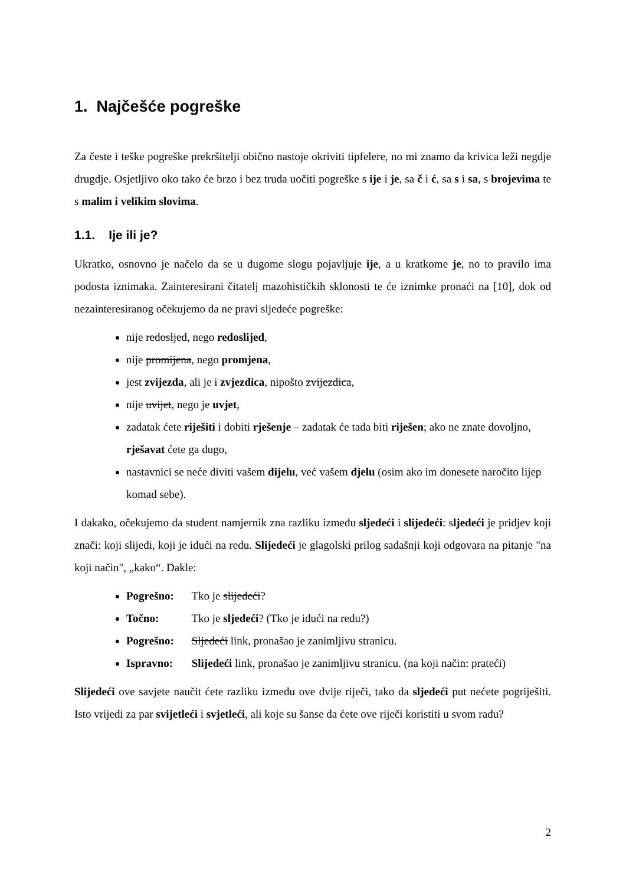1. Najčešće pogreške
Za česte i teške pogreške prekršitelji obično nastoje okriviti tipfelere, no mi znamo da krivica leži negdje drugdje. Osjetljivo oko tako će brzo i bez truda uočiti pogreške s ije i je, sa č i ć, sa s i sa, s brojevima te s malim i velikim slovima.
1.1. Ije ili je?
Ukratko, osnovno je načelo da se u dugome slogu pojavljuje ije, a u kratkome je, no to pravilo ima podosta iznimaka. Zainteresirani čitatelj mazohističkih sklonosti te će iznimke pronaći na [10], dok od nezainteresiranog očekujemo da ne pravi sljedeće pogreške:
nije redosljed, nego redoslijed,
nije promijena, nego promjena,
jest zvijezda, ali je i zvjezdica, nipošto zvijezdica,
nije uvijet, nego je uvjet,
zadatak ćete riješiti i dobiti rješenje – zadatak će tada biti riješen; ako ne znate dovoljno, rješavat ćete ga dugo,
nastavnici se neće diviti vašem dijelu, već vašem djelu (osim ako im donesete naročito lijep komad sebe).
I dakako, očekujemo da student namjernik zna razliku između sljedeći i slijedeći: sljedeći je pridjev koji znači: koji slijedi, koji je idući na redu. Slijedeći je glagolski prilog sadašnji koji odgovara na pitanje "na koji način", „kako“. Dakle:
Pogrešno: Tko je slijedeći?
Točno: Tko je sljedeći? (Tko je idući na redu?)
Pogrešno: Sljedeći link, pronašao je zanimljivu stranicu.
Ispravno: Slijedeći link, pronašao je zanimljivu stranicu. (na koji način: prateći)
Slijedeći ove savjete naučit ćete razliku između ove dvije riječi, tako da sljedeći put nećete pogriješiti. Isto vrijedi za par svijetleći i svjetleći, ali koje su šanse da ćete ove riječi koristiti u svom radu?
2